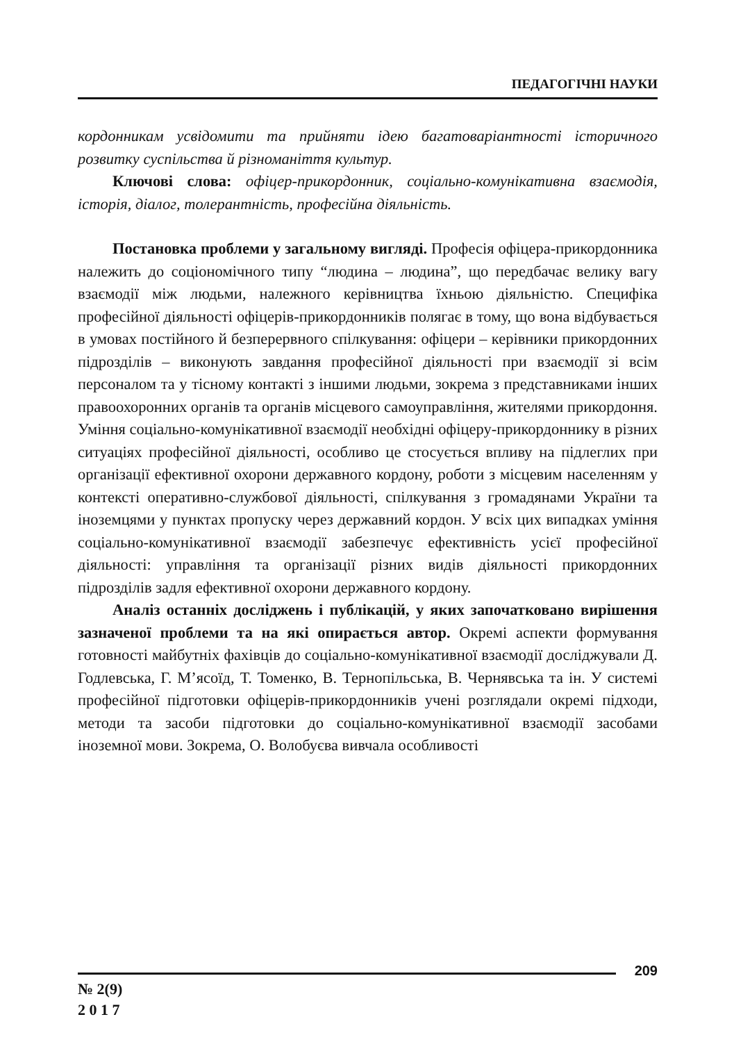ПЕДАГОГІЧНІ НАУКИ
кордонникам усвідомити та прийняти ідею багатоваріантності історичного розвитку суспільства й різноманіття культур.
Ключові слова: офіцер-прикордонник, соціально-комунікативна взаємодія, історія, діалог, толерантність, професійна діяльність.
Постановка проблеми у загальному вигляді. Професія офіцера-прикордонника належить до соціономічного типу “людина – людина”, що передбачає велику вагу взаємодії між людьми, належного керівництва їхньою діяльністю. Специфіка професійної діяльності офіцерів-прикордонників полягає в тому, що вона відбувається в умовах постійного й безперервного спілкування: офіцери – керівники прикордонних підрозділів – виконують завдання професійної діяльності при взаємодії зі всім персоналом та у тісному контакті з іншими людьми, зокрема з представниками інших правоохоронних органів та органів місцевого самоуправління, жителями прикордоння. Уміння соціально-комунікативної взаємодії необхідні офіцеру-прикордоннику в різних ситуаціях професійної діяльності, особливо це стосується впливу на підлеглих при організації ефективної охорони державного кордону, роботи з місцевим населенням у контексті оперативно-службової діяльності, спілкування з громадянами України та іноземцями у пунктах пропуску через державний кордон. У всіх цих випадках уміння соціально-комунікативної взаємодії забезпечує ефективність усієї професійної діяльності: управління та організації різних видів діяльності прикордонних підрозділів задля ефективної охорони державного кордону.
Аналіз останніх досліджень і публікацій, у яких започатковано вирішення зазначеної проблеми та на які опирається автор. Окремі аспекти формування готовності майбутніх фахівців до соціально-комунікативної взаємодії досліджували Д. Годлевська, Г. М’ясоїд, Т. Томенко, В. Тернопільська, В. Чернявська та ін. У системі професійної підготовки офіцерів-прикордонників учені розглядали окремі підходи, методи та засоби підготовки до соціально-комунікативної взаємодії засобами іноземної мови. Зокрема, О. Волобуєва вивчала особливості
209
№ 2(9)
2 0 1 7